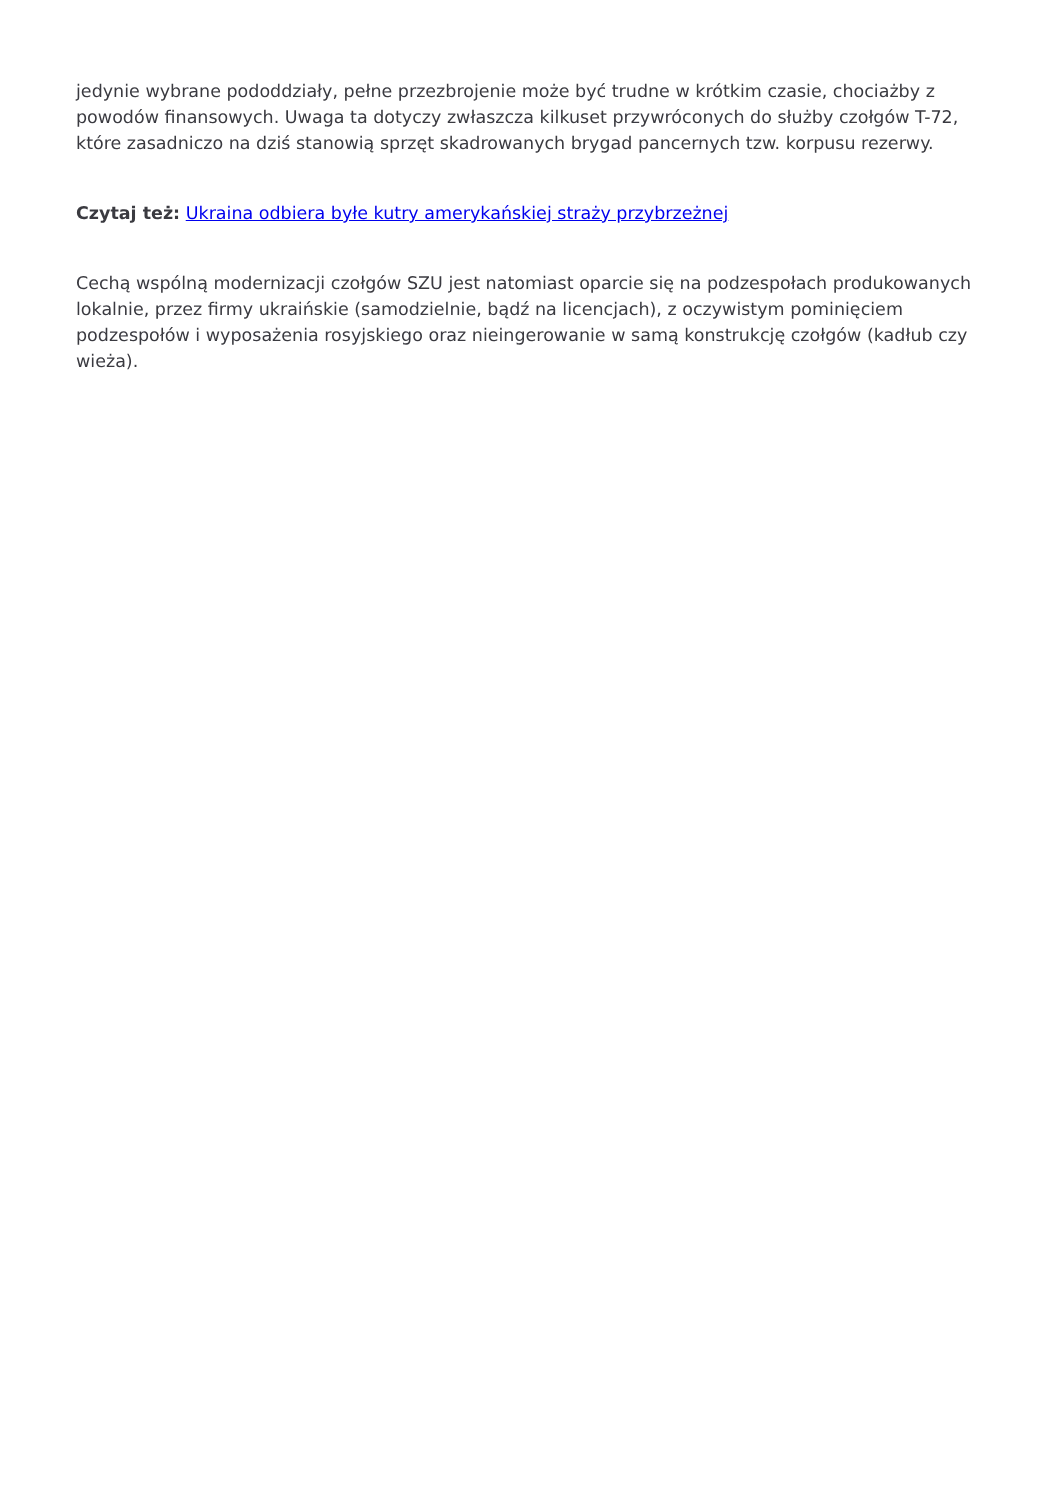jedynie wybrane pododdziały, pełne przezbrojenie może być trudne w krótkim czasie, chociażby z powodów finansowych. Uwaga ta dotyczy zwłaszcza kilkuset przywróconych do służby czołgów T-72, które zasadniczo na dziś stanowią sprzęt skadrowanych brygad pancernych tzw. korpusu rezerwy.
Czytaj też: Ukraina odbiera byłe kutry amerykańskiej straży przybrzeżnej
Cechą wspólną modernizacji czołgów SZU jest natomiast oparcie się na podzespołach produkowanych lokalnie, przez firmy ukraińskie (samodzielnie, bądź na licencjach), z oczywistym pominięciem podzespołów i wyposażenia rosyjskiego oraz nieingerowanie w samą konstrukcję czołgów (kadłub czy wieża).